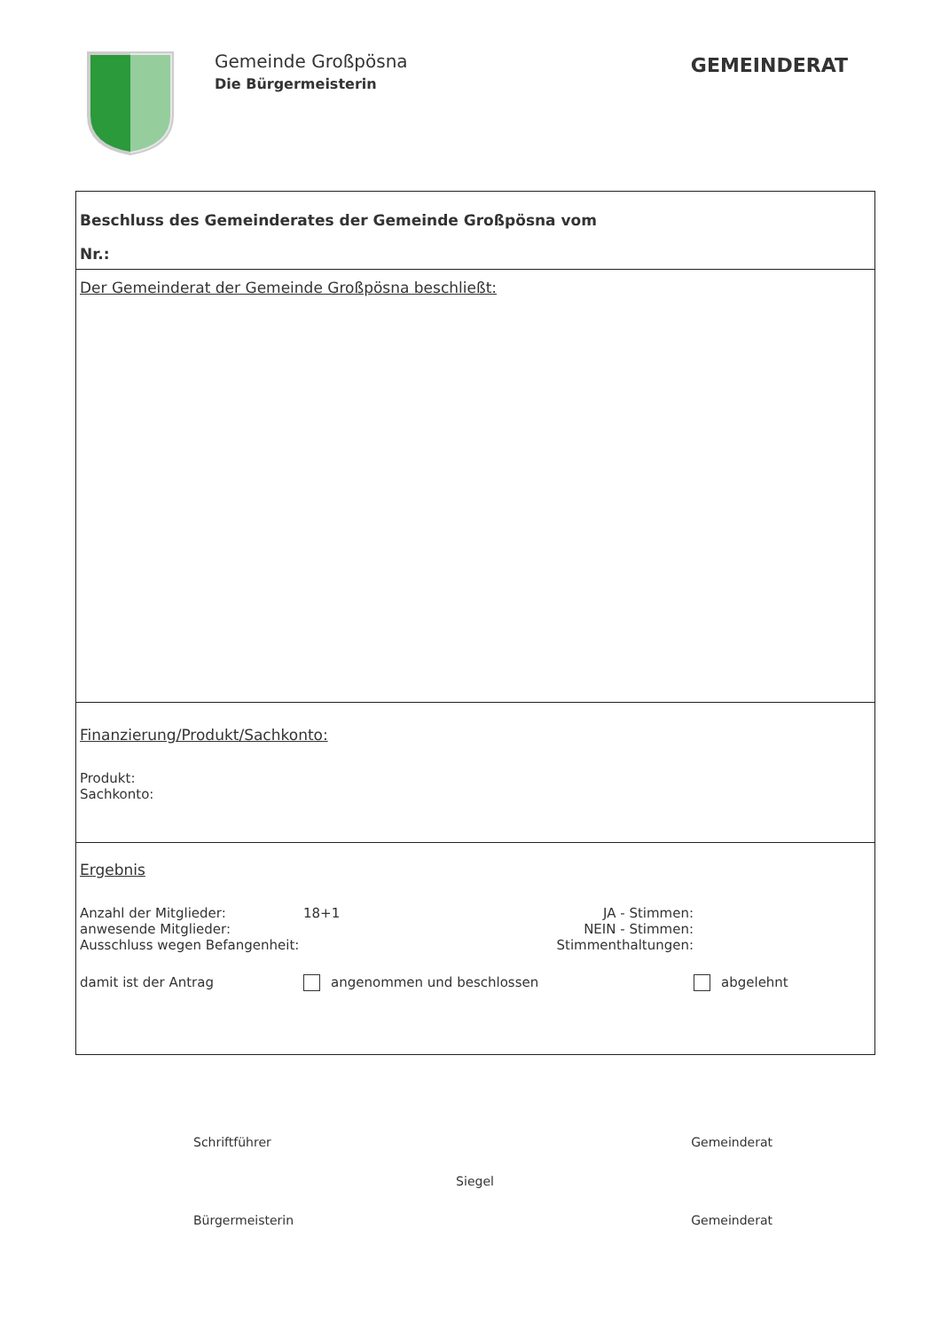Gemeinde Großpösna
Die Bürgermeisterin
GEMEINDERAT
Beschluss des Gemeinderates der Gemeinde Großpösna vom
Nr.:
Der Gemeinderat der Gemeinde Großpösna beschließt:
Finanzierung/Produkt/Sachkonto:
Produkt:
Sachkonto:
Ergebnis
Anzahl der Mitglieder: 18+1 JA - Stimmen:
anwesende Mitglieder: NEIN - Stimmen:
Ausschluss wegen Befangenheit: Stimmenthaltungen:
damit ist der Antrag angenommen und beschlossen abgelehnt
Schriftführer Gemeinderat
Siegel
Bürgermeisterin Gemeinderat